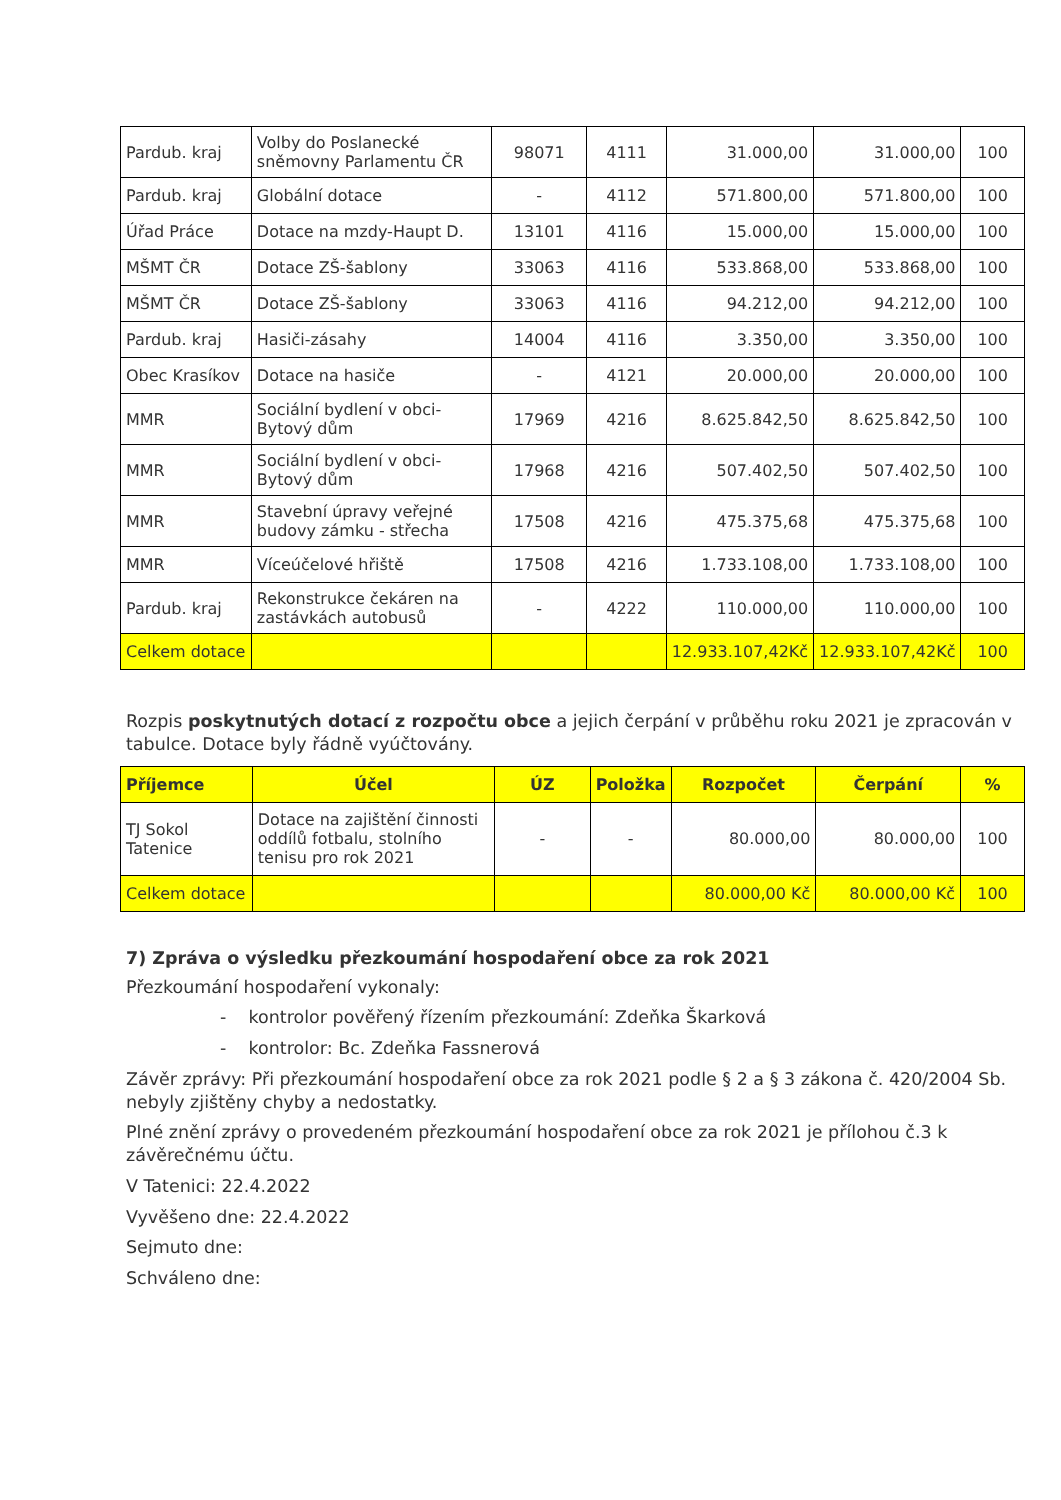| Pardub. kraj | Volby do Poslanecké sněmovny Parlamentu ČR | 98071 | 4111 | 31.000,00 | 31.000,00 | 100 |
| Pardub. kraj | Globální dotace | - | 4112 | 571.800,00 | 571.800,00 | 100 |
| Úřad Práce | Dotace na mzdy-Haupt D. | 13101 | 4116 | 15.000,00 | 15.000,00 | 100 |
| MŠMT ČR | Dotace ZŠ-šablony | 33063 | 4116 | 533.868,00 | 533.868,00 | 100 |
| MŠMT ČR | Dotace ZŠ-šablony | 33063 | 4116 | 94.212,00 | 94.212,00 | 100 |
| Pardub. kraj | Hasiči-zásahy | 14004 | 4116 | 3.350,00 | 3.350,00 | 100 |
| Obec Krasíkov | Dotace na hasiče | - | 4121 | 20.000,00 | 20.000,00 | 100 |
| MMR | Sociální bydlení v obci-Bytový dům | 17969 | 4216 | 8.625.842,50 | 8.625.842,50 | 100 |
| MMR | Sociální bydlení v obci-Bytový dům | 17968 | 4216 | 507.402,50 | 507.402,50 | 100 |
| MMR | Stavební úpravy veřejné budovy zámku - střecha | 17508 | 4216 | 475.375,68 | 475.375,68 | 100 |
| MMR | Víceúčelové hřiště | 17508 | 4216 | 1.733.108,00 | 1.733.108,00 | 100 |
| Pardub. kraj | Rekonstrukce čekáren na zastávkách autobusů | - | 4222 | 110.000,00 | 110.000,00 | 100 |
| Celkem dotace | | | | 12.933.107,42Kč | 12.933.107,42Kč | 100 |
Rozpis poskytnutých dotací z rozpočtu obce a jejich čerpání v průběhu roku 2021 je zpracován v tabulce. Dotace byly řádně vyúčtovány.
| Příjemce | Účel | ÚZ | Položka | Rozpočet | Čerpání | % |
| --- | --- | --- | --- | --- | --- | --- |
| TJ Sokol Tatenice | Dotace na zajištění činnosti oddílů fotbalu, stolního tenisu pro rok 2021 | - | - | 80.000,00 | 80.000,00 | 100 |
| Celkem dotace | | | | 80.000,00 Kč | 80.000,00 Kč | 100 |
7) Zpráva o výsledku přezkoumání hospodaření obce za rok 2021
Přezkoumání hospodaření vykonaly:
- kontrolor pověřený řízením přezkoumání: Zdeňka Škarková
- kontrolor: Bc. Zdeňka Fassnerová
Závěr zprávy: Při přezkoumání hospodaření obce za rok 2021 podle § 2 a § 3 zákona č. 420/2004 Sb. nebyly zjištěny chyby a nedostatky.
Plné znění zprávy o provedeném přezkoumání hospodaření obce za rok 2021 je přílohou č.3 k závěrečnému účtu.
V Tatenici: 22.4.2022
Vyvěšeno dne: 22.4.2022
Sejmuto dne:
Schváleno dne: